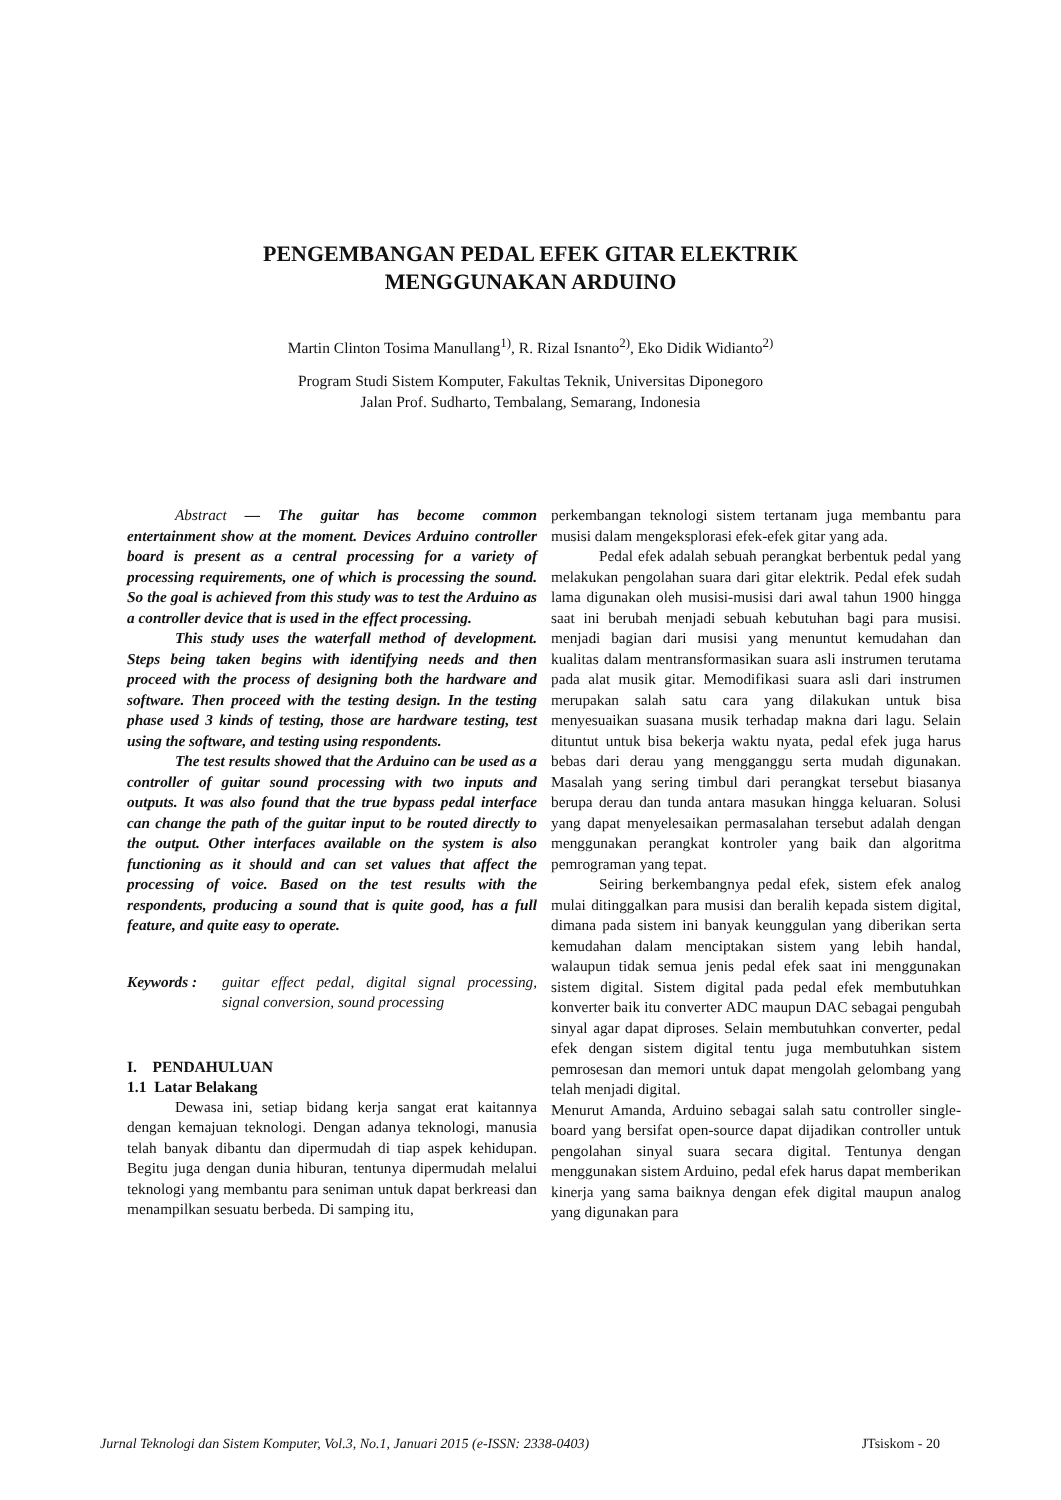PENGEMBANGAN PEDAL EFEK GITAR ELEKTRIK
MENGGUNAKAN ARDUINO
Martin Clinton Tosima Manullang<sup>1)</sup>, R. Rizal Isnanto<sup>2)</sup>, Eko Didik Widianto<sup>2)</sup>
Program Studi Sistem Komputer, Fakultas Teknik, Universitas Diponegoro
Jalan Prof. Sudharto, Tembalang, Semarang, Indonesia
Abstract — The guitar has become common entertainment show at the moment. Devices Arduino controller board is present as a central processing for a variety of processing requirements, one of which is processing the sound. So the goal is achieved from this study was to test the Arduino as a controller device that is used in the effect processing.
This study uses the waterfall method of development. Steps being taken begins with identifying needs and then proceed with the process of designing both the hardware and software. Then proceed with the testing design. In the testing phase used 3 kinds of testing, those are hardware testing, test using the software, and testing using respondents.
The test results showed that the Arduino can be used as a controller of guitar sound processing with two inputs and outputs. It was also found that the true bypass pedal interface can change the path of the guitar input to be routed directly to the output. Other interfaces available on the system is also functioning as it should and can set values that affect the processing of voice. Based on the test results with the respondents, producing a sound that is quite good, has a full feature, and quite easy to operate.
Keywords : guitar effect pedal, digital signal processing, signal conversion, sound processing
I. PENDAHULUAN
1.1 Latar Belakang
Dewasa ini, setiap bidang kerja sangat erat kaitannya dengan kemajuan teknologi. Dengan adanya teknologi, manusia telah banyak dibantu dan dipermudah di tiap aspek kehidupan. Begitu juga dengan dunia hiburan, tentunya dipermudah melalui teknologi yang membantu para seniman untuk dapat berkreasi dan menampilkan sesuatu berbeda. Di samping itu,
perkembangan teknologi sistem tertanam juga membantu para musisi dalam mengeksplorasi efek-efek gitar yang ada.
Pedal efek adalah sebuah perangkat berbentuk pedal yang melakukan pengolahan suara dari gitar elektrik. Pedal efek sudah lama digunakan oleh musisi-musisi dari awal tahun 1900 hingga saat ini berubah menjadi sebuah kebutuhan bagi para musisi. menjadi bagian dari musisi yang menuntut kemudahan dan kualitas dalam mentransformasikan suara asli instrumen terutama pada alat musik gitar. Memodifikasi suara asli dari instrumen merupakan salah satu cara yang dilakukan untuk bisa menyesuaikan suasana musik terhadap makna dari lagu. Selain dituntut untuk bisa bekerja waktu nyata, pedal efek juga harus bebas dari derau yang mengganggu serta mudah digunakan. Masalah yang sering timbul dari perangkat tersebut biasanya berupa derau dan tunda antara masukan hingga keluaran. Solusi yang dapat menyelesaikan permasalahan tersebut adalah dengan menggunakan perangkat kontroler yang baik dan algoritma pemrograman yang tepat.
Seiring berkembangnya pedal efek, sistem efek analog mulai ditinggalkan para musisi dan beralih kepada sistem digital, dimana pada sistem ini banyak keunggulan yang diberikan serta kemudahan dalam menciptakan sistem yang lebih handal, walaupun tidak semua jenis pedal efek saat ini menggunakan sistem digital. Sistem digital pada pedal efek membutuhkan konverter baik itu converter ADC maupun DAC sebagai pengubah sinyal agar dapat diproses. Selain membutuhkan converter, pedal efek dengan sistem digital tentu juga membutuhkan sistem pemrosesan dan memori untuk dapat mengolah gelombang yang telah menjadi digital.
Menurut Amanda, Arduino sebagai salah satu controller single-board yang bersifat open-source dapat dijadikan controller untuk pengolahan sinyal suara secara digital. Tentunya dengan menggunakan sistem Arduino, pedal efek harus dapat memberikan kinerja yang sama baiknya dengan efek digital maupun analog yang digunakan para
Jurnal Teknologi dan Sistem Komputer, Vol.3, No.1, Januari 2015 (e-ISSN: 2338-0403) JTsiskom - 20